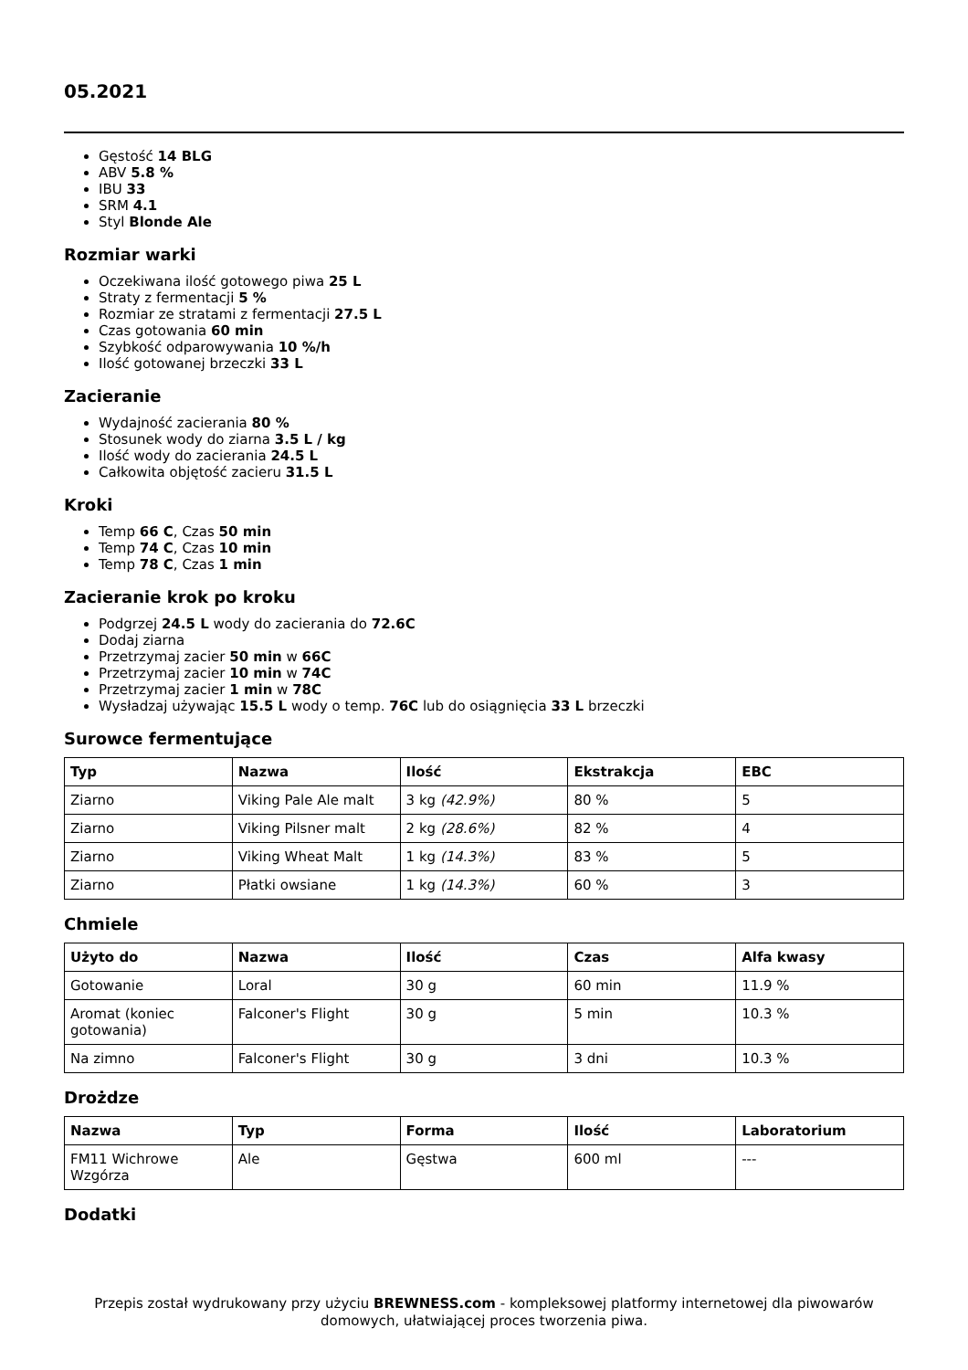05.2021
Gęstość 14 BLG
ABV 5.8 %
IBU 33
SRM 4.1
Styl Blonde Ale
Rozmiar warki
Oczekiwana ilość gotowego piwa 25 L
Straty z fermentacji 5 %
Rozmiar ze stratami z fermentacji 27.5 L
Czas gotowania 60 min
Szybkość odparowywania 10 %/h
Ilość gotowanej brzeczki 33 L
Zacieranie
Wydajność zacierania 80 %
Stosunek wody do ziarna 3.5 L / kg
Ilość wody do zacierania 24.5 L
Całkowita objętość zacieru 31.5 L
Kroki
Temp 66 C, Czas 50 min
Temp 74 C, Czas 10 min
Temp 78 C, Czas 1 min
Zacieranie krok po kroku
Podgrzej 24.5 L wody do zacierania do 72.6C
Dodaj ziarna
Przetrzymaj zacier 50 min w 66C
Przetrzymaj zacier 10 min w 74C
Przetrzymaj zacier 1 min w 78C
Wysładzaj używając 15.5 L wody o temp. 76C lub do osiągnięcia 33 L brzeczki
Surowce fermentujące
| Typ | Nazwa | Ilość | Ekstrakcja | EBC |
| --- | --- | --- | --- | --- |
| Ziarno | Viking Pale Ale malt | 3 kg (42.9%) | 80 % | 5 |
| Ziarno | Viking Pilsner malt | 2 kg (28.6%) | 82 % | 4 |
| Ziarno | Viking Wheat Malt | 1 kg (14.3%) | 83 % | 5 |
| Ziarno | Płatki owsiane | 1 kg (14.3%) | 60 % | 3 |
Chmiele
| Użyto do | Nazwa | Ilość | Czas | Alfa kwasy |
| --- | --- | --- | --- | --- |
| Gotowanie | Loral | 30 g | 60 min | 11.9 % |
| Aromat (koniec gotowania) | Falconer's Flight | 30 g | 5 min | 10.3 % |
| Na zimno | Falconer's Flight | 30 g | 3 dni | 10.3 % |
Drożdze
| Nazwa | Typ | Forma | Ilość | Laboratorium |
| --- | --- | --- | --- | --- |
| FM11 Wichrowe Wzgórza | Ale | Gęstwa | 600 ml | --- |
Dodatki
Przepis został wydrukowany przy użyciu BREWNESS.com - kompleksowej platformy internetowej dla piwowarów domowych, ułatwiającej proces tworzenia piwa.